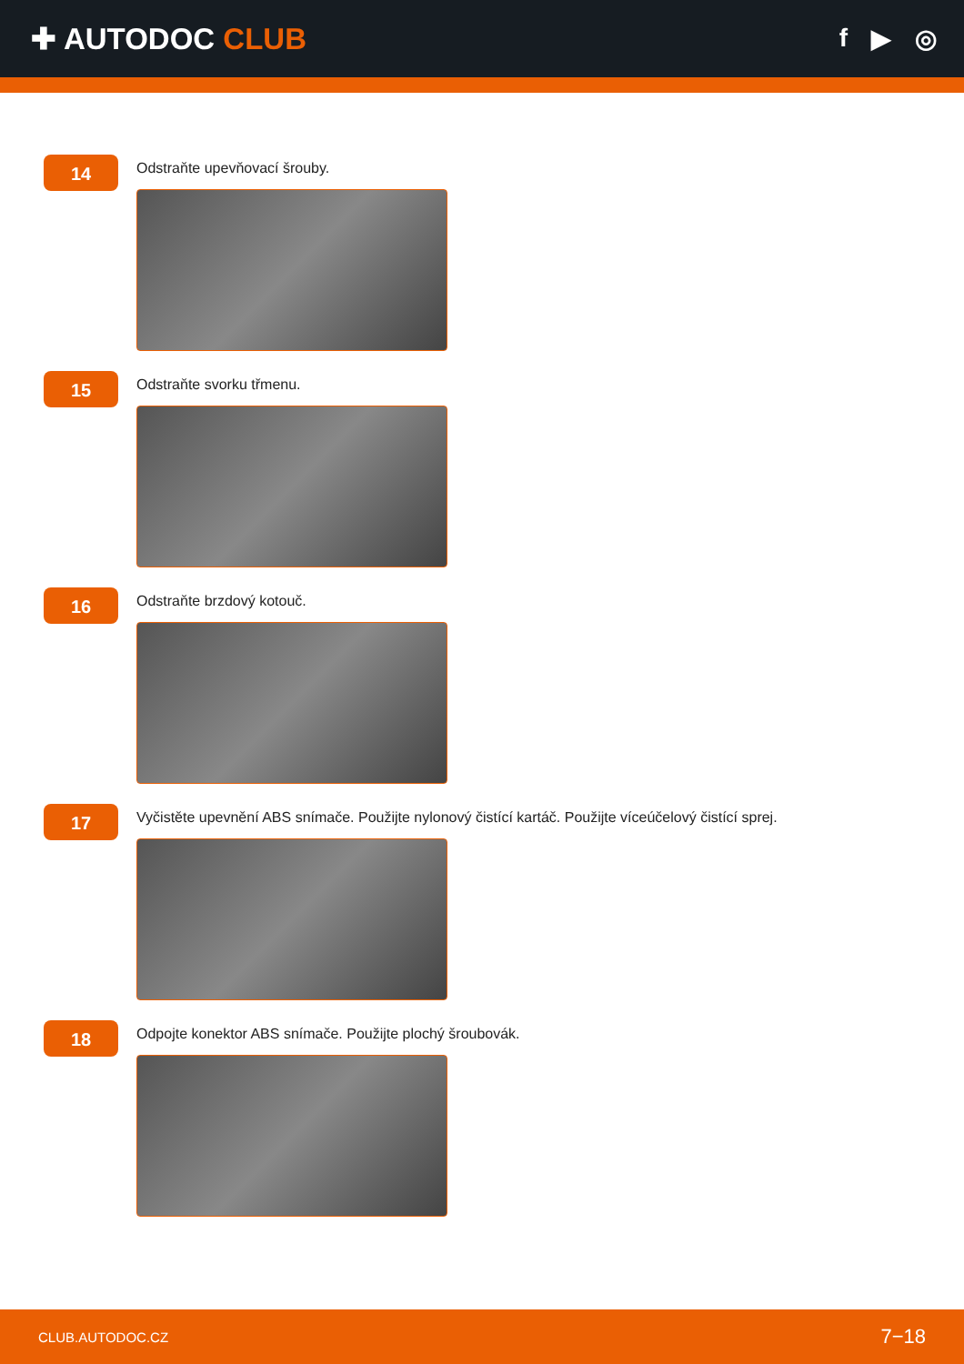✚ AUTODOC CLUB
f ▶ ◎
14
Odstraňte upevňovací šrouby.
15
Odstraňte svorku třmenu.
16
Odstraňte brzdový kotouč.
17
Vyčistěte upevnění ABS snímače. Použijte nylonový čistící kartáč. Použijte víceúčelový čistící sprej.
18
Odpojte konektor ABS snímače. Použijte plochý šroubovák.
CLUB.AUTODOC.CZ 7−18